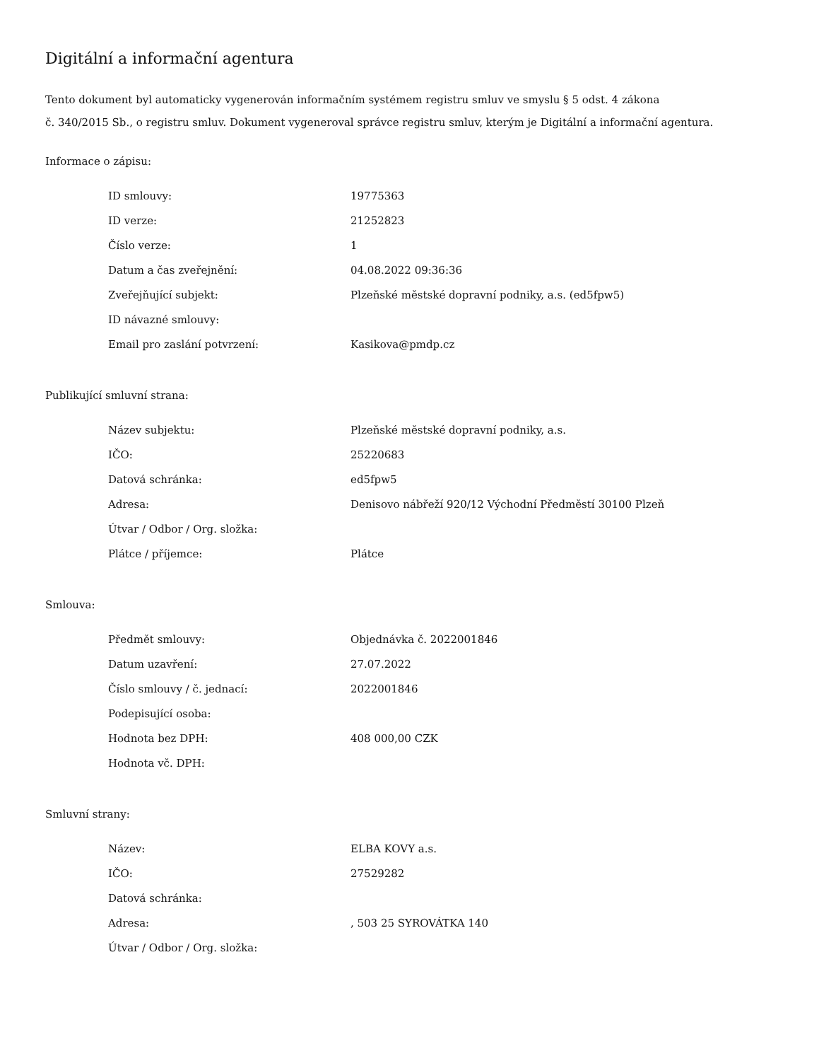Digitální a informační agentura
Tento dokument byl automaticky vygenerován informačním systémem registru smluv ve smyslu § 5 odst. 4 zákona
č. 340/2015 Sb., o registru smluv. Dokument vygeneroval správce registru smluv, kterým je Digitální a informační agentura.
Informace o zápisu:
| ID smlouvy: | 19775363 |
| ID verze: | 21252823 |
| Číslo verze: | 1 |
| Datum a čas zveřejnění: | 04.08.2022 09:36:36 |
| Zveřejňující subjekt: | Plzeňské městské dopravní podniky, a.s. (ed5fpw5) |
| ID návazné smlouvy: | |
| Email pro zaslání potvrzení: | Kasikova@pmdp.cz |
Publikující smluvní strana:
| Název subjektu: | Plzeňské městské dopravní podniky, a.s. |
| IČO: | 25220683 |
| Datová schránka: | ed5fpw5 |
| Adresa: | Denisovo nábřeží 920/12 Východní Předměstí 30100 Plzeň |
| Útvar / Odbor / Org. složka: | |
| Plátce / příjemce: | Plátce |
Smlouva:
| Předmět smlouvy: | Objednávka č. 2022001846 |
| Datum uzavření: | 27.07.2022 |
| Číslo smlouvy / č. jednací: | 2022001846 |
| Podepisující osoba: | |
| Hodnota bez DPH: | 408 000,00 CZK |
| Hodnota vč. DPH: | |
Smluvní strany:
| Název: | ELBA KOVY a.s. |
| IČO: | 27529282 |
| Datová schránka: | |
| Adresa: | , 503 25 SYROVÁTKA 140 |
| Útvar / Odbor / Org. složka: | |